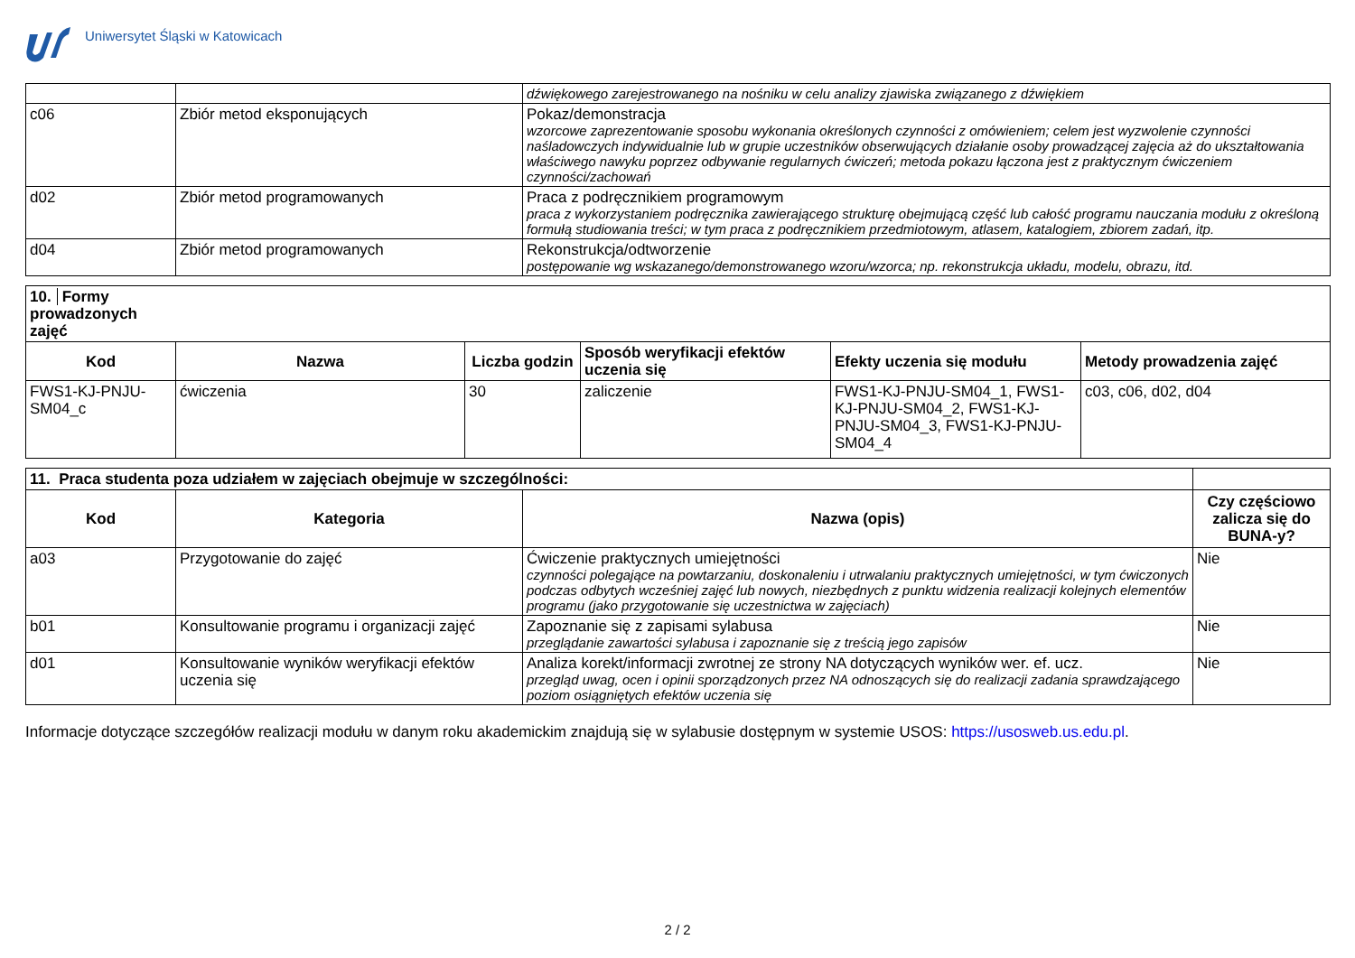Uniwersytet Śląski w Katowicach
| | | dźwiękowego zarejestrowanego na nośniku w celu analizy zjawiska związanego z dźwiękiem |
| c06 | Zbiór metod eksponujących | Pokaz/demonstracja wzorcowe zaprezentowanie sposobu wykonania określonych czynności z omówieniem; celem jest wyzwolenie czynności naśladowczych indywidualnie lub w grupie uczestników obserwujących działanie osoby prowadzącej zajęcia aż do ukształtowania właściwego nawyku poprzez odbywanie regularnych ćwiczeń; metoda pokazu łączona jest z praktycznym ćwiczeniem czynności/zachowań |
| d02 | Zbiór metod programowanych | Praca z podręcznikiem programowym praca z wykorzystaniem podręcznika zawierającego strukturę obejmującą część lub całość programu nauczania modułu z określoną formułą studiowania treści; w tym praca z podręcznikiem przedmiotowym, atlasem, katalogiem, zbiorem zadań, itp. |
| d04 | Zbiór metod programowanych | Rekonstrukcja/odtworzenie postępowanie wg wskazanego/demonstrowanego wzoru/wzorca; np. rekonstrukcja układu, modelu, obrazu, itd. |
| 10. Formy prowadzonych zajęć | | | | | |
| --- | --- | --- | --- | --- | --- |
| Kod | Nazwa | Liczba godzin | Sposób weryfikacji efektów uczenia się | Efekty uczenia się modułu | Metody prowadzenia zajęć |
| FWS1-KJ-PNJU-SM04_c | ćwiczenia | 30 | zaliczenie | FWS1-KJ-PNJU-SM04_1, FWS1-KJ-PNJU-SM04_2, FWS1-KJ-PNJU-SM04_3, FWS1-KJ-PNJU-SM04_4 | c03, c06, d02, d04 |
| 11. Praca studenta poza udziałem w zajęciach obejmuje w szczególności: | | | |
| --- | --- | --- | --- |
| Kod | Kategoria | Nazwa (opis) | Czy częściowo zalicza się do BUNA-y? |
| a03 | Przygotowanie do zajęć | Ćwiczenie praktycznych umiejętności czynności polegające na powtarzaniu, doskonaleniu i utrwalaniu praktycznych umiejętności, w tym ćwiczonych podczas odbytych wcześniej zajęć lub nowych, niezbędnych z punktu widzenia realizacji kolejnych elementów programu (jako przygotowanie się uczestnictwa w zajęciach) | Nie |
| b01 | Konsultowanie programu i organizacji zajęć | Zapoznanie się z zapisami sylabusa przeglądanie zawartości sylabusa i zapoznanie się z treścią jego zapisów | Nie |
| d01 | Konsultowanie wyników weryfikacji efektów uczenia się | Analiza korekt/informacji zwrotnej ze strony NA dotyczących wyników wer. ef. ucz. przegląd uwag, ocen i opinii sporządzonych przez NA odnoszących się do realizacji zadania sprawdzającego poziom osiągniętych efektów uczenia się | Nie |
Informacje dotyczące szczegółów realizacji modułu w danym roku akademickim znajdują się w sylabusie dostępnym w systemie USOS: https://usosweb.us.edu.pl.
2 / 2